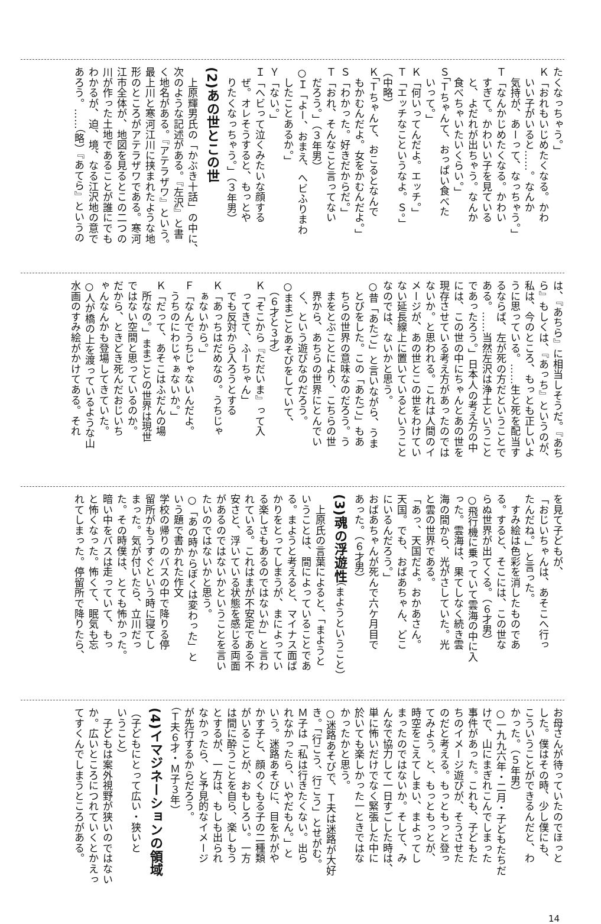たくなっちゃう。」
Ｋ「おれもいじめたくなる。かわ
　いい子がいると……。なんか
　気持が、あーって、なっちゃう。」
Ｔ「なんかじめたくなる。かわい
　すぎて。かわいい子を見ている
　と、よだれが出ちゃう。なんか
　食べちゃいたいくらい。」
Ｓ「Ｔちゃんて、おっぱい食べた
　いって。」
Ｋ「何いってんだよ。エッチ。」
Ｔ「エッチなこというなよ。Ｓ。」
（中略）
Ｋ「Ｔちゃんて、おこるとなんで
　もかむんだよ。女をかむんだよ。」
Ｓ「わかった。好きだからだ。」
Ｔ「おれ、そんなこと言ってない
　だろう。」（３年男）
○Ｉ「よー、おまえ、へビふりまわ
　したことあるか。」
Ｙ「ない。」
Ｉ「へビって泣くみたいな顔する
　ぜ。オレそうすると、もっとや
　りたくなっちゃう。」（３年男）
(2)あの世とこの世
　上原輝男氏の「かぶき十話」の中に、
次のような記述がある。『左沢』と書
く地名がある。『アテラザワ』という。
最上川と寒河江川に挟まれたような地
形のところがアテラザワである。寒河
江市全体が、地図を見るとこの二つの
川が作った土地であることが誰にでも
わかるが、迫、境、なる江沢地の意で
あろう。……（略）『あてら』というの
は、『あちら』に相当しそうだ。『あち
ら』もしくは、『あっち』というのが、
私は、今のところ、もっとも正しいよ
うに思っている。……生と死を配当す
るならば、左が死の方だということで
ある。……当然左沢は浄土ということ
であったろう。」日本人の考え方の中
には、この世の中にちゃんとあの世を
現存させている考え方があったのでは
ないか。と思われる。これは人間のイ
メージが、あの世とこの世をわけてい
ない延長線上に置いているということ
なのでは、ないかと思う。
○昔「あたご」と言いながら、うま
　とびをした。この「あたご」もあ
　ちらの世界の意味なのだろう。う
　まをとぶことにより、こちらの世
　界から、あちらの世界にとんでい
　く、という遊びなのだろう。
○ままごとあそびをしていて、
　（６才と３才）
Ｋ「そこから『ただいま』って入
　ってきて、ふーちゃん」
　でも反対から入ろうとする
Ｋ「あっちはだめなの。うちじゃ
　ぁないから。」
Ｆ「なんでうちじゃないんだよ。
　うちのにわじゃぁないか。」
Ｋ「だって、あそこはふだんの場
　所なの。」ままごとの世界は現世
ではない空間と思っているのか。
だから、ときどき死んだおじいち
ゃんなんかも登場してきていた。
○人が橋の上を渡っているような山
水画のすみ絵がかけてある。それ
を見て子どもが、
「おじいちゃんは、あそこへ行っ
たんだね。」と言った。
　すみ絵は色彩を消したものであ
る。すると、そこには、この世な
らぬ世界が出てくる。（６才男）
○飛行機に乗っていて雲海の中に入
った。雲海は、果てしなく続き雲
海の間から、光がさしていた。光
と雲の世界である。
「あっ、天国だよ。おかあさん。
天国。でも、おばあちゃん、どこ
にいるんだろう。」
おばあちゃんが死んで六ケ月目で
あった。（６才男）
(3)魂の浮遊性（まようということ）
　上原氏の言葉によると、「まようと
いうことは、間によっていることであ
る。まようと考えると、マイナス面ば
かりをとってしまうが、まによってい
る楽しさもあるのではないか」と言わ
れている。これはまが不安定である不
安さと、浮いている状態を感じる両面
があるのではないかということを言い
たいのではないかと思う。
○「あの時からぼくは変わった」と
いう題で書かれた作文
学校の帰りのバスの中で降りる停
留所がもうすぐという時に寝てし
まった。気が付いたら、立川だっ
た。その時僕は、とても怖かった。
暗い中をバスは走っていて、もっ
と怖くなった。怖くて、眠気も忘
れてしまった。停留所で降りたら、
お母さんが待っていたのでほっと
した。僕はその時、少し僕にも、
こういうことができるんだと、わ
かった。（５年男）
○一九九六年・二月・子どもたちだ
けで、山にまぎれこんでしまった
事件があった。これも、子どもた
ちのイメージ遊びが、そうさせた
のだと考える。もっともっと登っ
てみよう。と、もっともっとが、
時空をこえてしまい、まよってし
まったのではないか。そして、み
んなで協力して一日すごした時は、
単に怖いだけでなく緊張した中に
於いても楽しかった一ときではな
かったかと思う。
○迷路あそびで、Ｔ夫は迷路が大好
き。「行こう、行こう」とせがむ。
Ｍ子は「私は行きたくない。出ら
れなかったら、いやだもん。」と
いう。迷路あそびに、目をかがや
かす子と、顔のくもる子の二種類
がいることが、おもしろい。一方
は間に酔うことを自ら、楽しもう
とするが、一方は、もしも出られ
なかったら、と予見的なイメージ
が先行するからだろう。
（Ｔ夫６才・Ｍ子３年）
(4)イマジネーションの領域
（子どもにとって広い・狭いと
いうこと）
　子どもは案外視野が狭いのではない
か。広いところにつれていくとかえっ
てすくんでしまうところがある。
14